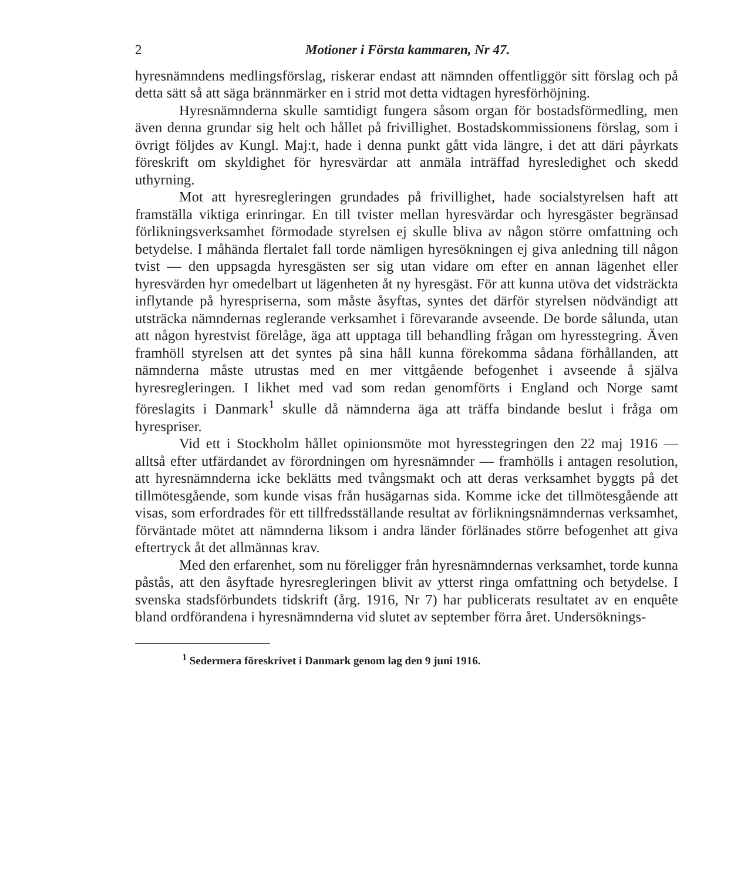2 Motioner i Första kammaren, Nr 47.
hyresnämndens medlingsförslag, riskerar endast att nämnden offentliggör sitt förslag och på detta sätt så att säga brännmärker en i strid mot detta vidtagen hyresförhöjning.
Hyresnämnderna skulle samtidigt fungera såsom organ för bostadsförmedling, men även denna grundar sig helt och hållet på frivillighet. Bostadskommissionens förslag, som i övrigt följdes av Kungl. Maj:t, hade i denna punkt gått vida längre, i det att däri påyrkats föreskrift om skyldighet för hyresvärdar att anmäla inträffad hyresledighet och skedd uthyrning.
Mot att hyresregleringen grundades på frivillighet, hade socialstyrelsen haft att framställa viktiga erinringar. En till tvister mellan hyresvärdar och hyresgäster begränsad förlikningsverksamhet förmodade styrelsen ej skulle bliva av någon större omfattning och betydelse. I måhända flertalet fall torde nämligen hyresökningen ej giva anledning till någon tvist — den uppsagda hyresgästen ser sig utan vidare om efter en annan lägenhet eller hyresvärden hyr omedelbart ut lägenheten åt ny hyresgäst. För att kunna utöva det vidsträckta inflytande på hyrespriserna, som måste åsyftas, syntes det därför styrelsen nödvändigt att utsträcka nämndernas reglerande verksamhet i förevarande avseende. De borde sålunda, utan att någon hyrestvist förelåge, äga att upptaga till behandling frågan om hyresstegring. Även framhöll styrelsen att det syntes på sina håll kunna förekomma sådana förhållanden, att nämnderna måste utrustas med en mer vittgående befogenhet i avseende å själva hyresregleringen. I likhet med vad som redan genomförts i England och Norge samt föreslagits i Danmark<sup>1</sup> skulle då nämnderna äga att träffa bindande beslut i fråga om hyrespriser.
Vid ett i Stockholm hållet opinionsmöte mot hyresstegringen den 22 maj 1916 — alltså efter utfärdandet av förordningen om hyresnämnder — framhölls i antagen resolution, att hyresnämnderna icke beklätts med tvångsmakt och att deras verksamhet byggts på det tillmötesgående, som kunde visas från husägarnas sida. Komme icke det tillmötesgående att visas, som erfordrades för ett tillfredsställande resultat av förlikningsnämndernas verksamhet, förväntade mötet att nämnderna liksom i andra länder förlänades större befogenhet att giva eftertryck åt det allmännas krav.
Med den erfarenhet, som nu föreligger från hyresnämndernas verksamhet, torde kunna påstås, att den åsyftade hyresregleringen blivit av ytterst ringa omfattning och betydelse. I svenska stadsförbundets tidskrift (årg. 1916, Nr 7) har publicerats resultatet av en enquête bland ordförandena i hyresnämnderna vid slutet av september förra året. Undersöknings-
<sup>1</sup> Sedermera föreskrivet i Danmark genom lag den 9 juni 1916.